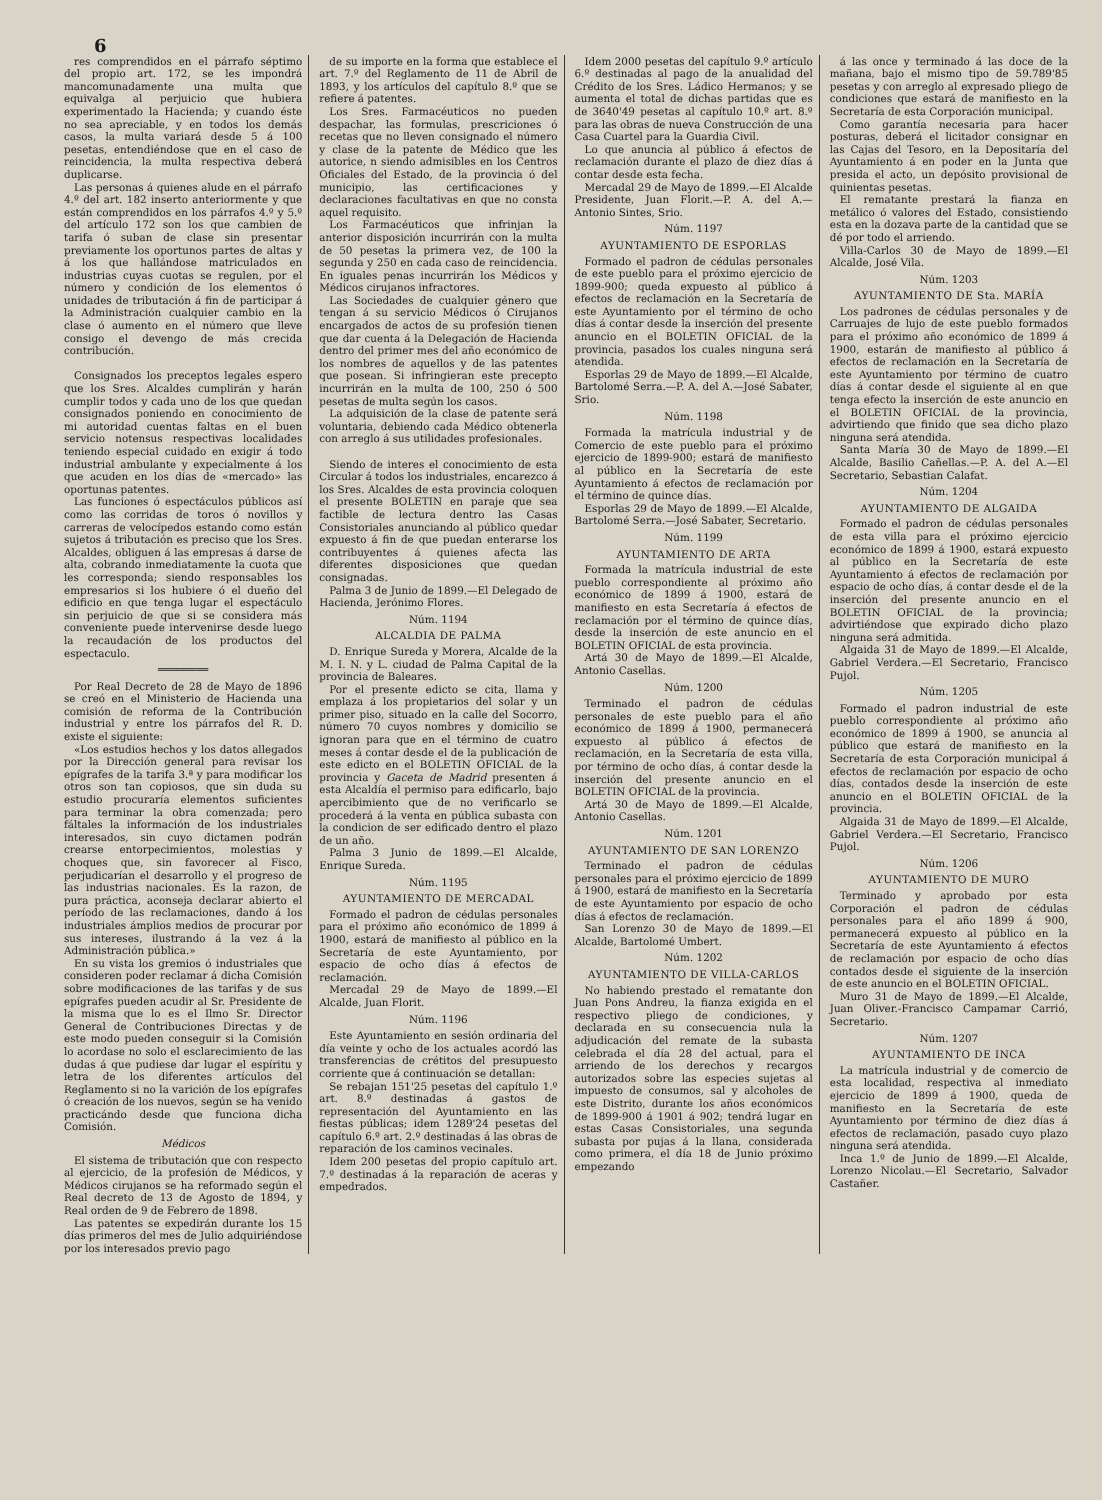6
res comprendidos en el párrafo séptimo del propio art. 172, se les impondrá mancomunadamente una multa que equivalga al perjuicio que hubiera experimentado la Hacienda; y cuando éste no sea apreciable, y en todos los demás casos, la multa variará desde 5 á 100 pesetas, entendiéndose que en el caso de reincidencia, la multa respectiva deberá duplicarse.
Las personas á quienes alude en el párrafo 4.º del art. 182 inserto anteriormente y que están comprendidos en los párrafos 4.º y 5.º del artículo 172 son los que cambien de tarifa ó suban de clase sin presentar previamente los oportunos partes de altas y á los que hallándose matriculados en industrias cuyas cuotas se regulen, por el número y condición de los elementos ó unidades de tributación á fin de participar á la Administración cualquier cambio en la clase ó aumento en el número que lleve consigo el devengo de más crecida contribución.
Consignados los preceptos legales espero que los Sres. Alcaldes cumplirán y harán cumplir todos y cada uno de los que quedan consignados poniendo en conocimiento de mi autoridad cuentas faltas en el buen servicio notensus respectivas localidades teniendo especial cuidado en exigir á todo industrial ambulante y expecialmente á los que acuden en los días de «mercado» las oportunas patentes.
Las funciones ó espectáculos públicos así como las corridas de toros ó novillos y carreras de velocípedos estando como están sujetos á tributación es preciso que los Sres. Alcaldes, obliguen á las empresas á darse de alta, cobrando inmediatamente la cuota que les corresponda; siendo responsables los empresarios si los hubiere ó el dueño del edificio en que tenga lugar el espectáculo sin perjuicio de que si se considera más conveniente puede intervenirse desde luego la recaudación de los productos del espectaculo.
════════
Por Real Decreto de 28 de Mayo de 1896 se creó en el Ministerio de Hacienda una comisión de reforma de la Contribución industrial y entre los párrafos del R. D. existe el siguiente:
«Los estudios hechos y los datos allegados por la Dirección general para revisar los epígrafes de la tarifa 3.ª y para modificar los otros son tan copiosos, que sin duda su estudio procuraría elementos suficientes para terminar la obra comenzada; pero fáltales la información de los industriales interesados, sin cuyo dictamen podrán crearse entorpecimientos, molestias y choques que, sin favorecer al Fisco, perjudicarían el desarrollo y el progreso de las industrias nacionales. Es la razon, de pura práctica, aconseja declarar abierto el período de las reclamaciones, dando á los industriales ámplios medios de procurar por sus intereses, ilustrando á la vez á la Administración pública.»
En su vista los gremios ó industriales que consideren poder reclamar á dicha Comisión sobre modificaciones de las tarifas y de sus epígrafes pueden acudir al Sr. Presidente de la misma que lo es el Ilmo Sr. Director General de Contribuciones Directas y de este modo pueden conseguir si la Comisión lo acordase no solo el esclarecimiento de las dudas á que pudiese dar lugar el espíritu y letra de los diferentes artículos del Reglamento si no la varición de los epígrafes ó creación de los nuevos, según se ha venido practicándo desde que funciona dicha Comisión.
Médicos
El sistema de tributación que con respecto al ejercicio, de la profesión de Médicos, y Médicos cirujanos se ha reformado según el Real decreto de 13 de Agosto de 1894, y Real orden de 9 de Febrero de 1898.
Las patentes se expedirán durante los 15 días primeros del mes de Julio adquiriéndose por los interesados previo pago
de su importe en la forma que establece el art. 7.º del Reglamento de 11 de Abril de 1893, y los artículos del capítulo 8.º que se refiere á patentes.
Los Sres. Farmacéuticos no pueden despachar, las formulas, prescriciones ó recetas que no lleven consignado el número y clase de la patente de Médico que les autorice, n siendo admisibles en los Centros Oficiales del Estado, de la provincia ó del municipio, las certificaciones y declaraciones facultativas en que no consta aquel requisito.
Los Farmacéuticos que infrinjan la anterior disposición incurrirán con la multa de 50 pesetas la primera vez, de 100 la segunda y 250 en cada caso de reincidencia. En iguales penas incurrirán los Médicos y Médicos cirujanos infractores.
Las Sociedades de cualquier género que tengan á su servicio Médicos ó Cirujanos encargados de actos de su profesión tienen que dar cuenta á la Delegación de Hacienda dentro del primer mes del año económico de los nombres de aquellos y de las patentes que posean. Si infringieran este precepto incurrirán en la multa de 100, 250 ó 500 pesetas de multa según los casos.
La adquisición de la clase de patente será voluntaria, debiendo cada Médico obtenerla con arreglo á sus utilidades profesionales.
Siendo de interes el conocimiento de esta Circular á todos los industriales, encarezco á los Sres. Alcaldes de esta provincia coloquen el presente BOLETIN en paraje que sea factible de lectura dentro las Casas Consistoriales anunciando al público quedar expuesto á fin de que puedan enterarse los contribuyentes á quienes afecta las diferentes disposiciones que quedan consignadas.
Palma 3 de Junio de 1899.—El Delegado de Hacienda, Jerónimo Flores.
Núm. 1194
ALCALDIA DE PALMA
D. Enrique Sureda y Morera, Alcalde de la M. I. N. y L. ciudad de Palma Capital de la provincia de Baleares.
Por el presente edicto se cita, llama y emplaza á los propietarios del solar y un primer piso, situado en la calle del Socorro, número 70 cuyos nombres y domicilio se ignoran para que en el término de cuatro meses á contar desde el de la publicación de este edicto en el BOLETIN OFICIAL de la provincia y Gaceta de Madrid presenten á esta Alcaldía el permiso para edificarlo, bajo apercibimiento que de no verificarlo se procederá á la venta en pública subasta con la condicion de ser edificado dentro el plazo de un año.
Palma 3 Junio de 1899.—El Alcalde, Enrique Sureda.
Núm. 1195
AYUNTAMIENTO DE MERCADAL
Formado el padron de cédulas personales para el próximo año económico de 1899 á 1900, estará de manifiesto al público en la Secretaría de este Ayuntamiento, por espacio de ocho días á efectos de reclamación.
Mercadal 29 de Mayo de 1899.—El Alcalde, Juan Florit.
Núm. 1196
Este Ayuntamiento en sesión ordinaria del día veinte y ocho de los actuales acordó las transferencias de crétitos del presupuesto corriente que á continuación se detallan:
Se rebajan 151'25 pesetas del capítulo 1.º art. 8.º destinadas á gastos de representación del Ayuntamiento en las fiestas públicas; idem 1289'24 pesetas del capítulo 6.º art. 2.º destinadas á las obras de reparación de los caminos vecinales.
Idem 200 pesetas del propio capítulo art. 7.º destinadas á la reparación de aceras y empedrados.
Idem 2000 pesetas del capítulo 9.º artículo 6.º destinadas al pago de la anualidad del Crédito de los Sres. Ládico Hermanos; y se aumenta el total de dichas partidas que es de 3640'49 pesetas al capítulo 10.º art. 8.º para las obras de nueva Construcción de una Casa Cuartel para la Guardia Civil.
Lo que anuncia al público á efectos de reclamación durante el plazo de diez días á contar desde esta fecha.
Mercadal 29 de Mayo de 1899.—El Alcalde Presidente, Juan Florit.—P. A. del A.—Antonio Sintes, Srio.
Núm. 1197
AYUNTAMIENTO DE ESPORLAS
Formado el padron de cédulas personales de este pueblo para el próximo ejercicio de 1899-900; queda expuesto al público á efectos de reclamación en la Secretaría de este Ayuntamiento por el término de ocho días á contar desde la inserción del presente anuncio en el BOLETIN OFICIAL de la provincia, pasados los cuales ninguna será atendida.
Esporlas 29 de Mayo de 1899.—El Alcalde, Bartolomé Serra.—P. A. del A.—José Sabater, Srio.
Núm. 1198
Formada la matrícula industrial y de Comercio de este pueblo para el próximo ejercicio de 1899-900; estará de manifiesto al público en la Secretaría de este Ayuntamiento á efectos de reclamación por el término de quince días.
Esporlas 29 de Mayo de 1899.—El Alcalde, Bartolomé Serra.—José Sabater, Secretario.
Núm. 1199
AYUNTAMIENTO DE ARTA
Formada la matrícula industrial de este pueblo correspondiente al próximo año económico de 1899 á 1900, estará de manifiesto en esta Secretaría á efectos de reclamación por el término de quince días, desde la inserción de este anuncio en el BOLETIN OFICIAL de esta provincia.
Artá 30 de Mayo de 1899.—El Alcalde, Antonio Casellas.
Núm. 1200
Terminado el padron de cédulas personales de este pueblo para el año económico de 1899 á 1900, permanecerá expuesto al público á efectos de reclamación, en la Secretaría de esta villa, por término de ocho días, á contar desde la inserción del presente anuncio en el BOLETIN OFICIAL de la provincia.
Artá 30 de Mayo de 1899.—El Alcalde, Antonio Casellas.
Núm. 1201
AYUNTAMIENTO DE SAN LORENZO
Terminado el padron de cédulas personales para el próximo ejercicio de 1899 á 1900, estará de manifiesto en la Secretaría de este Ayuntamiento por espacio de ocho días á efectos de reclamación.
San Lorenzo 30 de Mayo de 1899.—El Alcalde, Bartolomé Umbert.
Núm. 1202
AYUNTAMIENTO DE VILLA-CARLOS
No habiendo prestado el rematante don Juan Pons Andreu, la fianza exigida en el respectivo pliego de condiciones, y declarada en su consecuencia nula la adjudicación del remate de la subasta celebrada el día 28 del actual, para el arriendo de los derechos y recargos autorizados sobre las especies sujetas al impuesto de consumos, sal y alcoholes de este Distrito, durante los años económicos de 1899-900 á 1901 á 902; tendrá lugar en estas Casas Consistoriales, una segunda subasta por pujas á la llana, considerada como primera, el día 18 de Junio próximo empezando
á las once y terminado á las doce de la mañana, bajo el mismo tipo de 59.789'85 pesetas y con arreglo al expresado pliego de condiciones que estará de manifiesto en la Secretaría de esta Corporación municipal.
Como garantía necesaria para hacer posturas, deberá el licitador consignar en las Cajas del Tesoro, en la Depositaría del Ayuntamiento á en poder en la Junta que presida el acto, un depósito provisional de quinientas pesetas.
El rematante prestará la fianza en metálico ó valores del Estado, consistiendo esta en la dozava parte de la cantidad que se dé por todo el arriendo.
Villa-Carlos 30 de Mayo de 1899.—El Alcalde, José Vila.
Núm. 1203
AYUNTAMIENTO DE Sta. MARÍA
Los padrones de cédulas personales y de Carruajes de lujo de este pueblo formados para el próximo año económico de 1899 á 1900, estarán de manifiesto al público á efectos de reclamación en la Secretaría de este Ayuntamiento por término de cuatro días á contar desde el siguiente al en que tenga efecto la inserción de este anuncio en el BOLETIN OFICIAL de la provincia, advirtiendo que finido que sea dicho plazo ninguna será atendida.
Santa María 30 de Mayo de 1899.—El Alcalde, Basilio Cañellas.—P. A. del A.—El Secretario, Sebastian Calafat.
Núm. 1204
AYUNTAMIENTO DE ALGAIDA
Formado el padron de cédulas personales de esta villa para el próximo ejercicio económico de 1899 á 1900, estará expuesto al público en la Secretaría de este Ayuntamiento á efectos de reclamación por espacio de ocho días, á contar desde el de la inserción del presente anuncio en el BOLETIN OFICIAL de la provincia; advirtiéndose que expirado dicho plazo ninguna será admitida.
Algaida 31 de Mayo de 1899.—El Alcalde, Gabriel Verdera.—El Secretario, Francisco Pujol.
Núm. 1205
Formado el padron industrial de este pueblo correspondiente al próximo año económico de 1899 á 1900, se anuncia al público que estará de manifiesto en la Secretaría de esta Corporación municipal á efectos de reclamación por espacio de ocho días, contados desde la inserción de este anuncio en el BOLETIN OFICIAL de la provincia.
Algaida 31 de Mayo de 1899.—El Alcalde, Gabriel Verdera.—El Secretario, Francisco Pujol.
Núm. 1206
AYUNTAMIENTO DE MURO
Terminado y aprobado por esta Corporación el padron de cédulas personales para el año 1899 á 900, permanecerá expuesto al público en la Secretaría de este Ayuntamiento á efectos de reclamación por espacio de ocho días contados desde el siguiente de la inserción de este anuncio en el BOLETIN OFICIAL.
Muro 31 de Mayo de 1899.—El Alcalde, Juan Oliver.-Francisco Campamar Carrió, Secretario.
Núm. 1207
AYUNTAMIENTO DE INCA
La matrícula industrial y de comercio de esta localidad, respectiva al inmediato ejercicio de 1899 á 1900, queda de manifiesto en la Secretaría de este Ayuntamiento por término de diez días á efectos de reclamación, pasado cuyo plazo ninguna será atendida.
Inca 1.º de Junio de 1899.—El Alcalde, Lorenzo Nicolau.—El Secretario, Salvador Castañer.